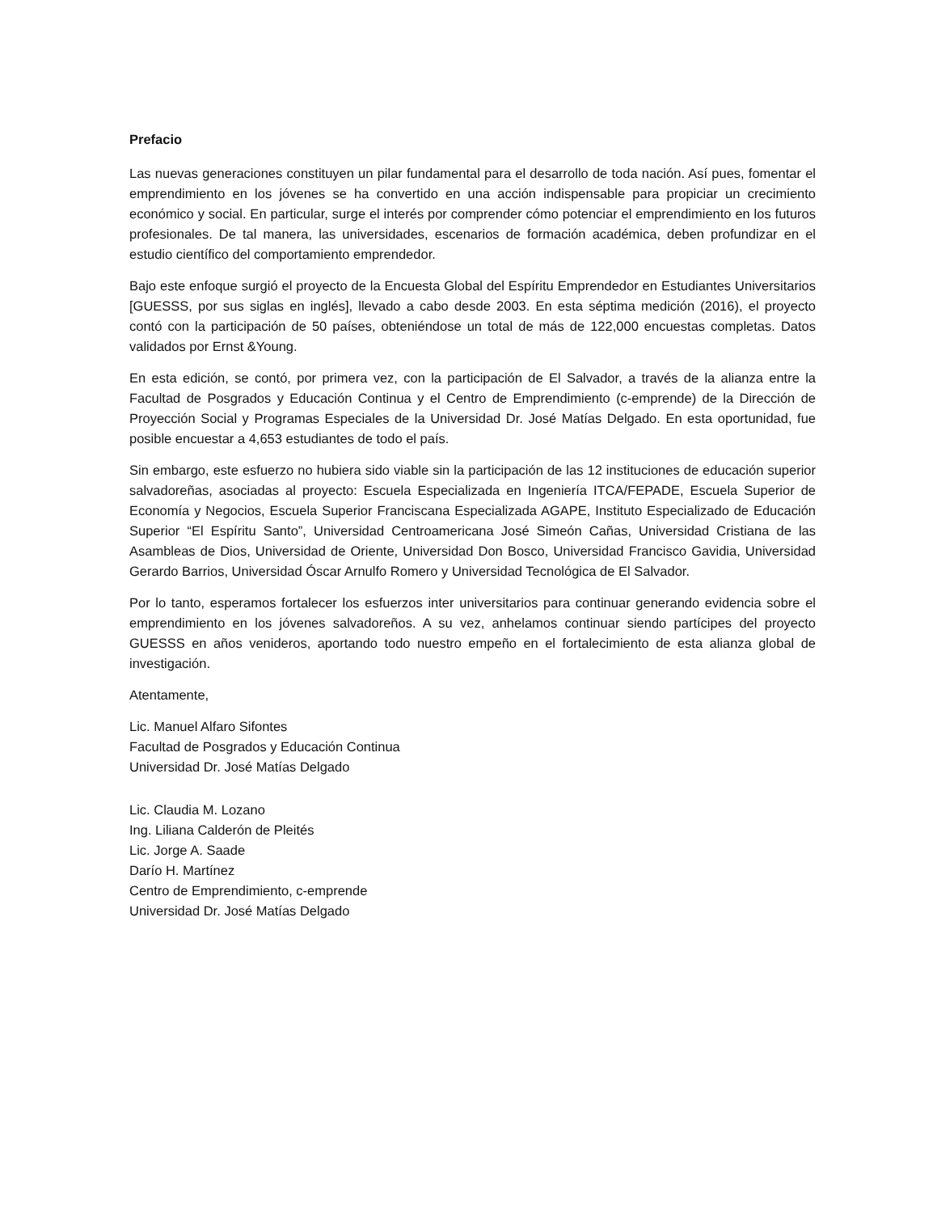Prefacio
Las nuevas generaciones constituyen un pilar fundamental para el desarrollo de toda nación. Así pues, fomentar el emprendimiento en los jóvenes se ha convertido en una acción indispensable para propiciar un crecimiento económico y social. En particular, surge el interés por comprender cómo potenciar el emprendimiento en los futuros profesionales. De tal manera, las universidades, escenarios de formación académica, deben profundizar en el estudio científico del comportamiento emprendedor.
Bajo este enfoque surgió el proyecto de la Encuesta Global del Espíritu Emprendedor en Estudiantes Universitarios [GUESSS, por sus siglas en inglés], llevado a cabo desde 2003. En esta séptima medición (2016), el proyecto contó con la participación de 50 países, obteniéndose un total de más de 122,000 encuestas completas. Datos validados por Ernst &Young.
En esta edición, se contó, por primera vez, con la participación de El Salvador, a través de la alianza entre la Facultad de Posgrados y Educación Continua y el Centro de Emprendimiento (c-emprende) de la Dirección de Proyección Social y Programas Especiales de la Universidad Dr. José Matías Delgado. En esta oportunidad, fue posible encuestar a 4,653 estudiantes de todo el país.
Sin embargo, este esfuerzo no hubiera sido viable sin la participación de las 12 instituciones de educación superior salvadoreñas, asociadas al proyecto: Escuela Especializada en Ingeniería ITCA/FEPADE, Escuela Superior de Economía y Negocios, Escuela Superior Franciscana Especializada AGAPE, Instituto Especializado de Educación Superior “El Espíritu Santo”, Universidad Centroamericana José Simeón Cañas, Universidad Cristiana de las Asambleas de Dios, Universidad de Oriente, Universidad Don Bosco, Universidad Francisco Gavidia, Universidad Gerardo Barrios, Universidad Óscar Arnulfo Romero y Universidad Tecnológica de El Salvador.
Por lo tanto, esperamos fortalecer los esfuerzos inter universitarios para continuar generando evidencia sobre el emprendimiento en los jóvenes salvadoreños. A su vez, anhelamos continuar siendo partícipes del proyecto GUESSS en años venideros, aportando todo nuestro empeño en el fortalecimiento de esta alianza global de investigación.
Atentamente,
Lic. Manuel Alfaro Sifontes
Facultad de Posgrados y Educación Continua
Universidad Dr. José Matías Delgado
Lic. Claudia M. Lozano
Ing. Liliana Calderón de Pleités
Lic. Jorge A. Saade
Darío H. Martínez
Centro de Emprendimiento, c-emprende
Universidad Dr. José Matías Delgado